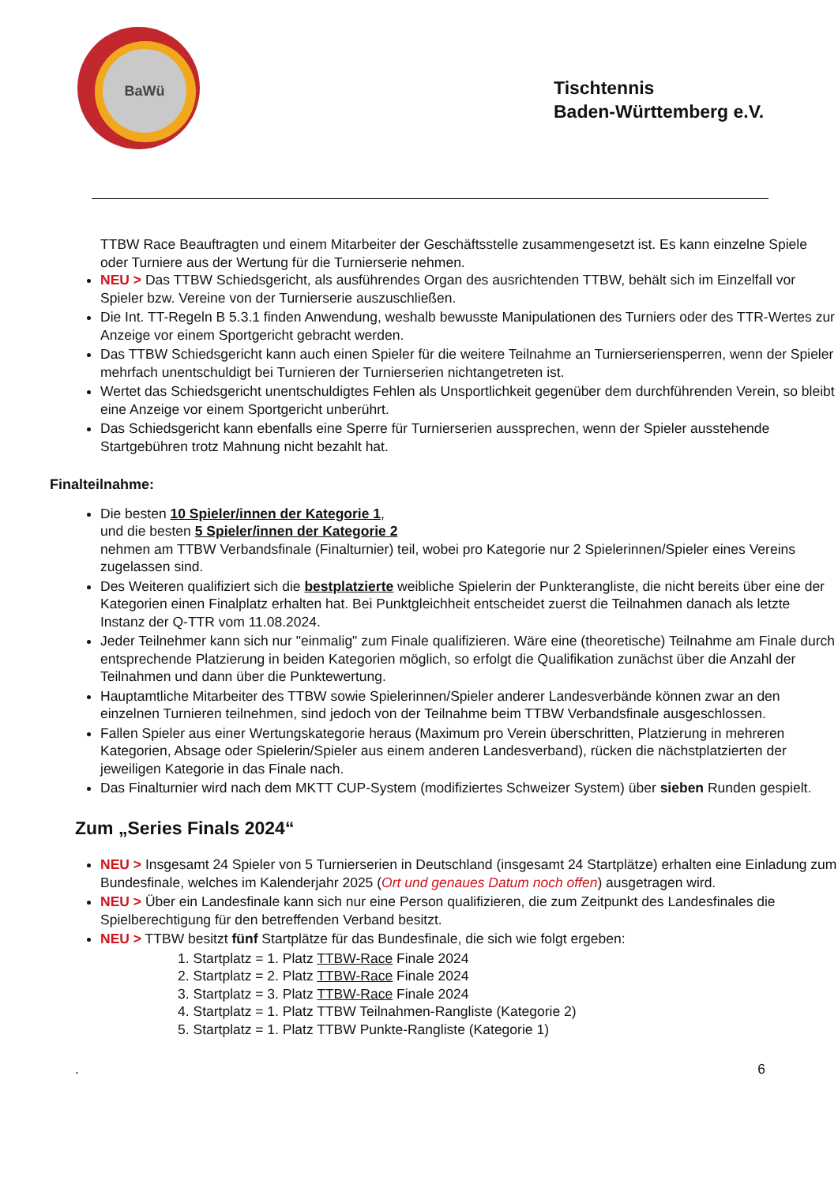BaWü
Tischtennis
Baden-Württemberg e.V.
TTBW Race Beauftragten und einem Mitarbeiter der Geschäftsstelle zusammengesetzt ist. Es kann einzelne Spiele oder Turniere aus der Wertung für die Turnierserie nehmen.
NEU > Das TTBW Schiedsgericht, als ausführendes Organ des ausrichtenden TTBW, behält sich im Einzelfall vor Spieler bzw. Vereine von der Turnierserie auszuschließen.
Die Int. TT-Regeln B 5.3.1 finden Anwendung, weshalb bewusste Manipulationen des Turniers oder des TTR-Wertes zur Anzeige vor einem Sportgericht gebracht werden.
Das TTBW Schiedsgericht kann auch einen Spieler für die weitere Teilnahme an Turnierseriensperren, wenn der Spieler mehrfach unentschuldigt bei Turnieren der Turnierserien nichtangetreten ist.
Wertet das Schiedsgericht unentschuldigtes Fehlen als Unsportlichkeit gegenüber dem durchführenden Verein, so bleibt eine Anzeige vor einem Sportgericht unberührt.
Das Schiedsgericht kann ebenfalls eine Sperre für Turnierserien aussprechen, wenn der Spieler ausstehende Startgebühren trotz Mahnung nicht bezahlt hat.
Finalteilnahme:
Die besten 10 Spieler/innen der Kategorie 1,
und die besten 5 Spieler/innen der Kategorie 2
nehmen am TTBW Verbandsfinale (Finalturnier) teil, wobei pro Kategorie nur 2 Spielerinnen/Spieler eines Vereins zugelassen sind.
Des Weiteren qualifiziert sich die bestplatzierte weibliche Spielerin der Punkterangliste, die nicht bereits über eine der Kategorien einen Finalplatz erhalten hat. Bei Punktgleichheit entscheidet zuerst die Teilnahmen danach als letzte Instanz der Q-TTR vom 11.08.2024.
Jeder Teilnehmer kann sich nur "einmalig" zum Finale qualifizieren. Wäre eine (theoretische) Teilnahme am Finale durch entsprechende Platzierung in beiden Kategorien möglich, so erfolgt die Qualifikation zunächst über die Anzahl der Teilnahmen und dann über die Punktewertung.
Hauptamtliche Mitarbeiter des TTBW sowie Spielerinnen/Spieler anderer Landesverbände können zwar an den einzelnen Turnieren teilnehmen, sind jedoch von der Teilnahme beim TTBW Verbandsfinale ausgeschlossen.
Fallen Spieler aus einer Wertungskategorie heraus (Maximum pro Verein überschritten, Platzierung in mehreren Kategorien, Absage oder Spielerin/Spieler aus einem anderen Landesverband), rücken die nächstplatzierten der jeweiligen Kategorie in das Finale nach.
Das Finalturnier wird nach dem MKTT CUP-System (modifiziertes Schweizer System) über sieben Runden gespielt.
Zum „Series Finals 2024“
NEU > Insgesamt 24 Spieler von 5 Turnierserien in Deutschland (insgesamt 24 Startplätze) erhalten eine Einladung zum Bundesfinale, welches im Kalenderjahr 2025 (Ort und genaues Datum noch offen) ausgetragen wird.
NEU > Über ein Landesfinale kann sich nur eine Person qualifizieren, die zum Zeitpunkt des Landesfinales die Spielberechtigung für den betreffenden Verband besitzt.
NEU > TTBW besitzt fünf Startplätze für das Bundesfinale, die sich wie folgt ergeben:
1. Startplatz = 1. Platz TTBW-Race Finale 2024
2. Startplatz = 2. Platz TTBW-Race Finale 2024
3. Startplatz = 3. Platz TTBW-Race Finale 2024
4. Startplatz = 1. Platz TTBW Teilnahmen-Rangliste (Kategorie 2)
5. Startplatz = 1. Platz TTBW Punkte-Rangliste (Kategorie 1)
. 6